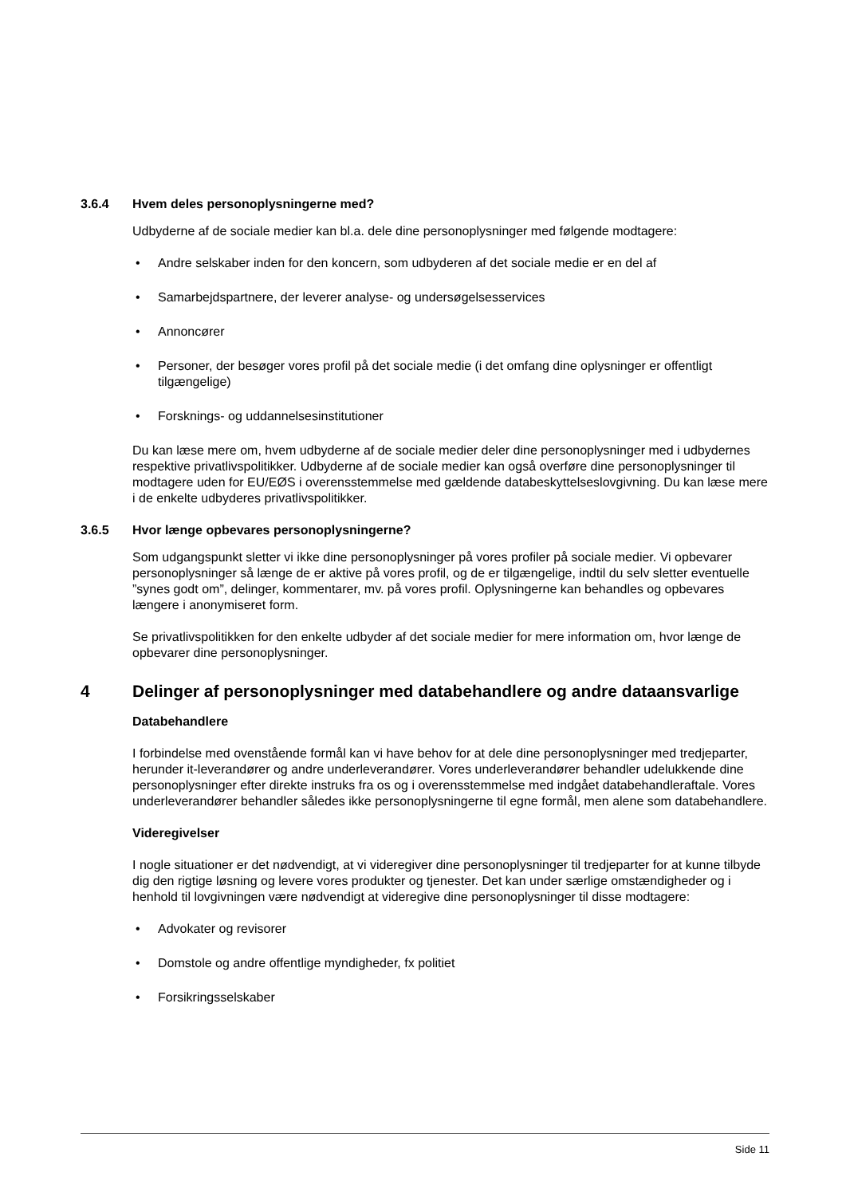3.6.4 Hvem deles personoplysningerne med?
Udbyderne af de sociale medier kan bl.a. dele dine personoplysninger med følgende modtagere:
• Andre selskaber inden for den koncern, som udbyderen af det sociale medie er en del af
• Samarbejdspartnere, der leverer analyse- og undersøgelsesservices
• Annoncører
• Personer, der besøger vores profil på det sociale medie (i det omfang dine oplysninger er offentligt tilgængelige)
• Forsknings- og uddannelsesinstitutioner
Du kan læse mere om, hvem udbyderne af de sociale medier deler dine personoplysninger med i udbydernes respektive privatlivspolitikker. Udbyderne af de sociale medier kan også overføre dine personoplysninger til modtagere uden for EU/EØS i overensstemmelse med gældende databeskyttelseslovgivning. Du kan læse mere i de enkelte udbyderes privatlivspolitikker.
3.6.5 Hvor længe opbevares personoplysningerne?
Som udgangspunkt sletter vi ikke dine personoplysninger på vores profiler på sociale medier. Vi opbevarer personoplysninger så længe de er aktive på vores profil, og de er tilgængelige, indtil du selv sletter eventuelle ”synes godt om”, delinger, kommentarer, mv. på vores profil. Oplysningerne kan behandles og opbevares længere i anonymiseret form.
Se privatlivspolitikken for den enkelte udbyder af det sociale medier for mere information om, hvor længe de opbevarer dine personoplysninger.
4 Delinger af personoplysninger med databehandlere og andre dataansvarlige
Databehandlere
I forbindelse med ovenstående formål kan vi have behov for at dele dine personoplysninger med tredjeparter, herunder it-leverandører og andre underleverandører. Vores underleverandører behandler udelukkende dine personoplysninger efter direkte instruks fra os og i overensstemmelse med indgået databehandleraftale. Vores underleverandører behandler således ikke personoplysningerne til egne formål, men alene som databehandlere.
Videregivelser
I nogle situationer er det nødvendigt, at vi videregiver dine personoplysninger til tredjeparter for at kunne tilbyde dig den rigtige løsning og levere vores produkter og tjenester. Det kan under særlige omstændigheder og i henhold til lovgivningen være nødvendigt at videregive dine personoplysninger til disse modtagere:
• Advokater og revisorer
• Domstole og andre offentlige myndigheder, fx politiet
• Forsikringsselskaber
Side 11